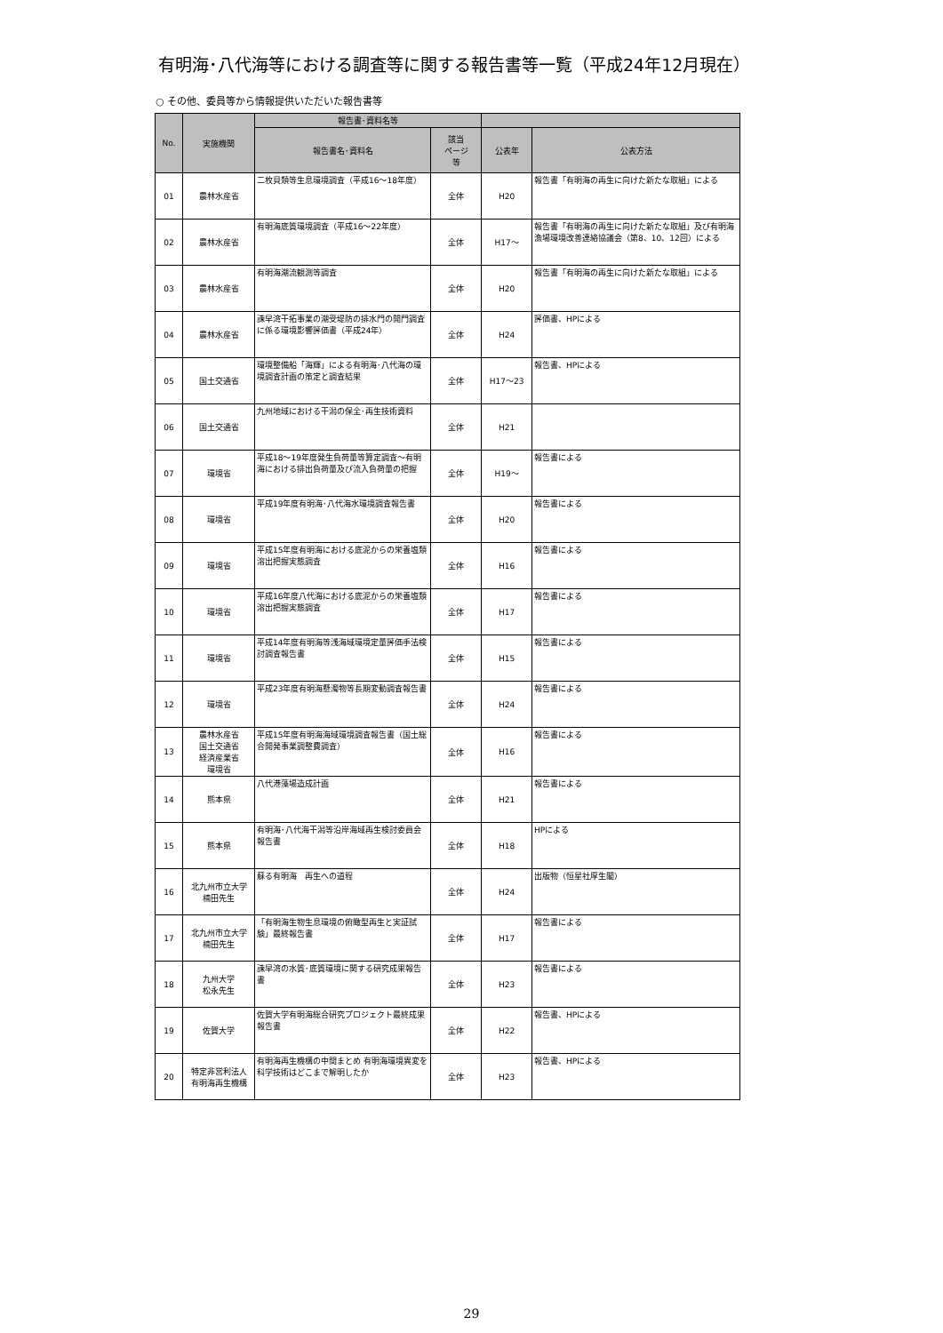有明海･八代海等における調査等に関する報告書等一覧（平成24年12月現在）
○ その他、委員等から情報提供いただいた報告書等
| No. | 実施機関 | 報告書･資料名等 | | | |
| --- | --- | --- | --- | --- | --- |
| | | 報告書名･資料名 | 該当 ページ 等 | 公表年 | 公表方法 |
| 01 | 農林水産省 | 二枚貝類等生息環境調査（平成16～18年度） | 全体 | H20 | 報告書「有明海の再生に向けた新たな取組」による |
| 02 | 農林水産省 | 有明海底質環境調査（平成16～22年度） | 全体 | H17～ | 報告書「有明海の再生に向けた新たな取組」及び有明海漁場環境改善連絡協議会（第8、10、12回）による |
| 03 | 農林水産省 | 有明海潮流観測等調査 | 全体 | H20 | 報告書「有明海の再生に向けた新たな取組」による |
| 04 | 農林水産省 | 諫早湾干拓事業の潮受堤防の排水門の開門調査に係る環境影響評価書（平成24年） | 全体 | H24 | 評価書、HPによる |
| 05 | 国土交通省 | 環境整備船「海輝」による有明海･八代海の環境調査計画の策定と調査結果 | 全体 | H17～23 | 報告書、HPによる |
| 06 | 国土交通省 | 九州地域における干潟の保全･再生技術資料 | 全体 | H21 | |
| 07 | 環境省 | 平成18～19年度発生負荷量等算定調査～有明海における排出負荷量及び流入負荷量の把握 | 全体 | H19～ | 報告書による |
| 08 | 環境省 | 平成19年度有明海･八代海水環境調査報告書 | 全体 | H20 | 報告書による |
| 09 | 環境省 | 平成15年度有明海における底泥からの栄養塩類溶出把握実態調査 | 全体 | H16 | 報告書による |
| 10 | 環境省 | 平成16年度八代海における底泥からの栄養塩類溶出把握実態調査 | 全体 | H17 | 報告書による |
| 11 | 環境省 | 平成14年度有明海等浅海域環境定量評価手法検討調査報告書 | 全体 | H15 | 報告書による |
| 12 | 環境省 | 平成23年度有明海懸濁物等長期変動調査報告書 | 全体 | H24 | 報告書による |
| 13 | 農林水産省 国土交通省 経済産業省 環境省 | 平成15年度有明海海域環境調査報告書（国土総合開発事業調整費調査） | 全体 | H16 | 報告書による |
| 14 | 熊本県 | 八代港藻場造成計画 | 全体 | H21 | 報告書による |
| 15 | 熊本県 | 有明海･八代海干潟等沿岸海域再生検討委員会報告書 | 全体 | H18 | HPによる |
| 16 | 北九州市立大学 楠田先生 | 蘇る有明海 再生への道程 | 全体 | H24 | 出版物（恒星社厚生閣） |
| 17 | 北九州市立大学 楠田先生 | 「有明海生物生息環境の俯瞰型再生と実証試験」最終報告書 | 全体 | H17 | 報告書による |
| 18 | 九州大学 松永先生 | 諫早湾の水質･底質環境に関する研究成果報告書 | 全体 | H23 | 報告書による |
| 19 | 佐賀大学 | 佐賀大学有明海総合研究プロジェクト最終成果報告書 | 全体 | H22 | 報告書、HPによる |
| 20 | 特定非営利法人 有明海再生機構 | 有明海再生機構の中間まとめ 有明海環境異変を科学技術はどこまで解明したか | 全体 | H23 | 報告書、HPによる |
29